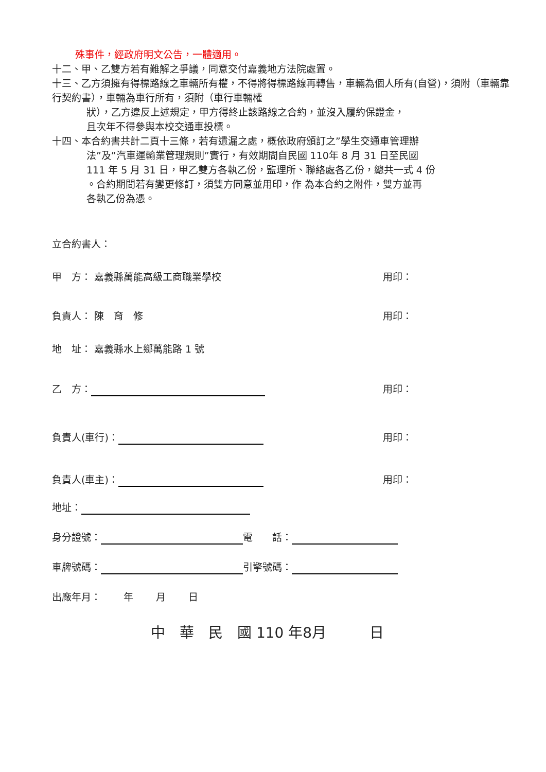殊事件，經政府明文公告，一體適用。
十二、甲、乙雙方若有難解之爭議，同意交付嘉義地方法院處置。
十三、乙方須擁有得標路線之車輛所有權，不得將得標路線再轉售，車輛為個人所有(自營)，須附（車輛靠行契約書），車輛為車行所有，須附（車行車輛權
狀），乙方違反上述規定，甲方得終止該路線之合約，並沒入履約保證金，
且次年不得參與本校交通車投標。
十四、本合約書共計二頁十三條，若有遺漏之處，概依政府頒訂之”學生交通車管理辦
法”及”汽車運輸業管理規則”實行，有效期間自民國 110年 8 月 31 日至民國
111 年 5 月 31 日，甲乙雙方各執乙份，監理所、聯絡處各乙份，總共一式 4 份
。合約期間若有變更修訂，須雙方同意並用印，作 為本合約之附件，雙方並再
各執乙份為憑。
立合約書人：
甲　方： 嘉義縣萬能高級工商職業學校 用印：
負責人： 陳　育　修 用印：
地　址： 嘉義縣水上鄉萬能路 1 號
乙　方： 用印：
負責人(車行)： 用印：
負責人(車主)： 用印：
地址：
身分證號： 電　　話：
車牌號碼： 引擎號碼：
出廠年月：　　 年　　 月　　 日
中　華　民　國 110 年8月　　　日